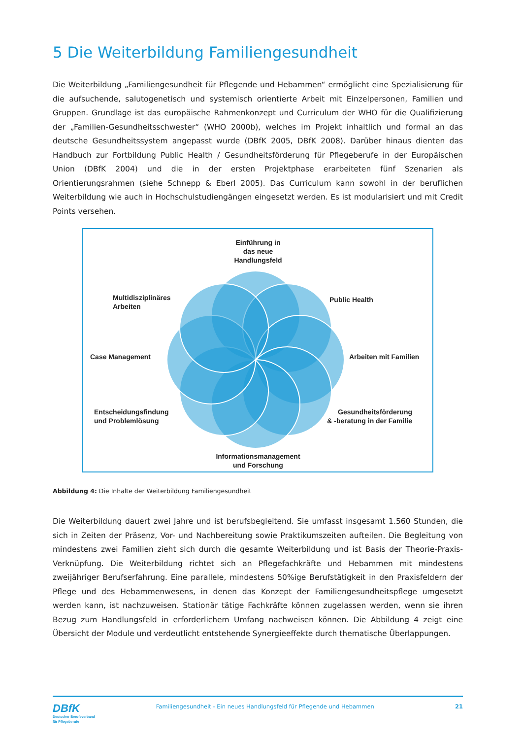5 Die Weiterbildung Familiengesundheit
Die Weiterbildung „Familiengesundheit für Pflegende und Hebammen“ ermöglicht eine Spezialisierung für die aufsuchende, salutogenetisch und systemisch orientierte Arbeit mit Einzelpersonen, Familien und Gruppen. Grundlage ist das europäische Rahmenkonzept und Curriculum der WHO für die Qualifizierung der „Familien-Gesundheitsschwester“ (WHO 2000b), welches im Projekt inhaltlich und formal an das deutsche Gesundheitssystem angepasst wurde (DBfK 2005, DBfK 2008). Darüber hinaus dienten das Handbuch zur Fortbildung Public Health / Gesundheitsförderung für Pflegeberufe in der Europäischen Union (DBfK 2004) und die in der ersten Projektphase erarbeiteten fünf Szenarien als Orientierungsrahmen (siehe Schnepp & Eberl 2005). Das Curriculum kann sowohl in der beruflichen Weiterbildung wie auch in Hochschulstudiengängen eingesetzt werden. Es ist modularisiert und mit Credit Points versehen.
Einführung in
das neue
Handlungsfeld
Multidisziplinäres
Arbeiten
Public Health
Case Management Arbeiten mit Familien
Entscheidungsfindung
und Problemlösung
Gesundheitsförderung
& -beratung in der Familie
Informationsmanagement
und Forschung
Abbildung 4: Die Inhalte der Weiterbildung Familiengesundheit
Die Weiterbildung dauert zwei Jahre und ist berufsbegleitend. Sie umfasst insgesamt 1.560 Stunden, die sich in Zeiten der Präsenz, Vor- und Nachbereitung sowie Praktikumszeiten aufteilen. Die Begleitung von mindestens zwei Familien zieht sich durch die gesamte Weiterbildung und ist Basis der Theorie-Praxis-Verknüpfung. Die Weiterbildung richtet sich an Pflegefachkräfte und Hebammen mit mindestens zweijähriger Berufserfahrung. Eine parallele, mindestens 50%ige Berufstätigkeit in den Praxisfeldern der Pflege und des Hebammenwesens, in denen das Konzept der Familiengesundheitspflege umgesetzt werden kann, ist nachzuweisen. Stationär tätige Fachkräfte können zugelassen werden, wenn sie ihren Bezug zum Handlungsfeld in erforderlichem Umfang nachweisen können. Die Abbildung 4 zeigt eine Übersicht der Module und verdeutlicht entstehende Synergieeffekte durch thematische Überlappungen.
DBfK
Deutscher Berufsverband
für Pflegeberufe
Familiengesundheit - Ein neues Handlungsfeld für Pflegende und Hebammen
21